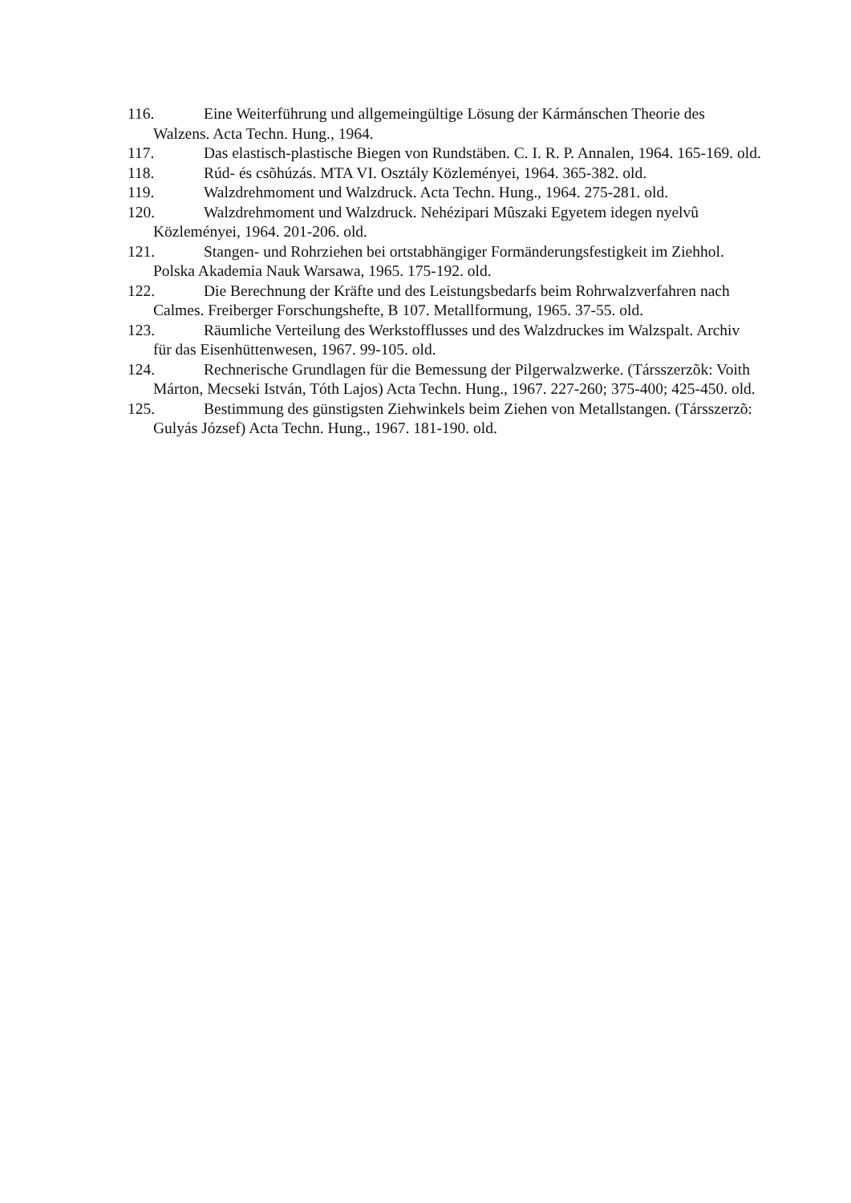116. Eine Weiterführung und allgemeingültige Lösung der Kármánschen Theorie des Walzens. Acta Techn. Hung., 1964.
117. Das elastisch-plastische Biegen von Rundstäben. C. I. R. P. Annalen, 1964. 165-169. old.
118. Rúd- és csõhúzás. MTA VI. Osztály Közleményei, 1964. 365-382. old.
119. Walzdrehmoment und Walzdruck. Acta Techn. Hung., 1964. 275-281. old.
120. Walzdrehmoment und Walzdruck. Nehézipari Mûszaki Egyetem idegen nyelvû Közleményei, 1964. 201-206. old.
121. Stangen- und Rohrziehen bei ortstabhängiger Formänderungsfestigkeit im Ziehhol. Polska Akademia Nauk Warsawa, 1965. 175-192. old.
122. Die Berechnung der Kräfte und des Leistungsbedarfs beim Rohrwalzverfahren nach Calmes. Freiberger Forschungshefte, B 107. Metallformung, 1965. 37-55. old.
123. Räumliche Verteilung des Werkstofflusses und des Walzdruckes im Walzspalt. Archiv für das Eisenhüttenwesen, 1967. 99-105. old.
124. Rechnerische Grundlagen für die Bemessung der Pilgerwalzwerke. (Társszerzõk: Voith Márton, Mecseki István, Tóth Lajos) Acta Techn. Hung., 1967. 227-260; 375-400; 425-450. old.
125. Bestimmung des günstigsten Ziehwinkels beim Ziehen von Metallstangen. (Társszerzõ: Gulyás József) Acta Techn. Hung., 1967. 181-190. old.